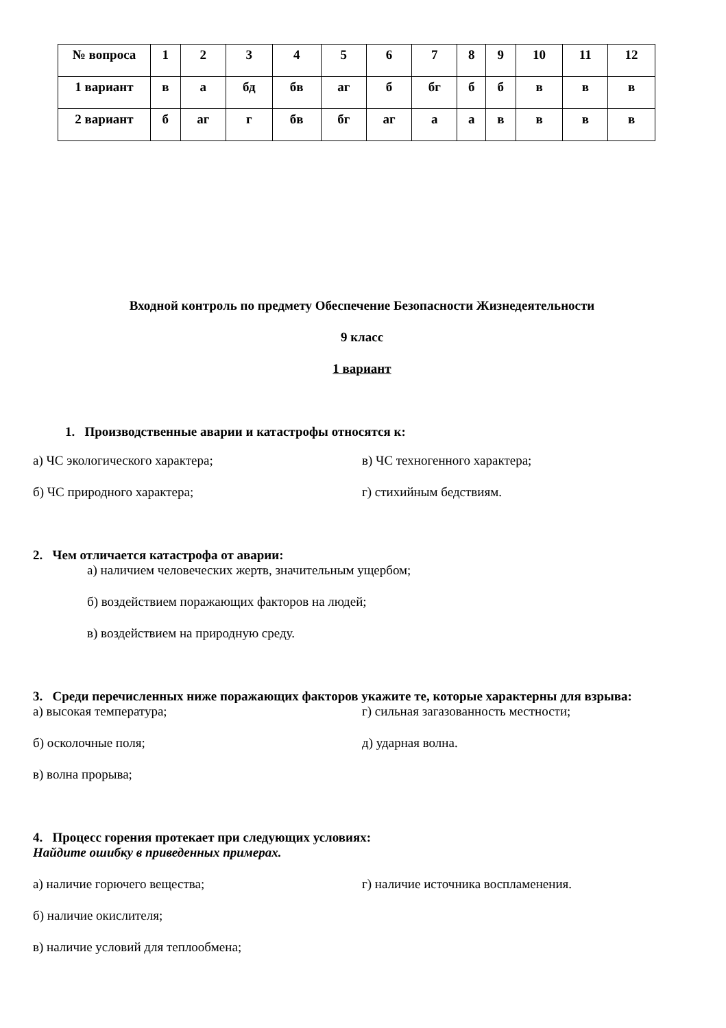| № вопроса | 1 | 2 | 3 | 4 | 5 | 6 | 7 | 8 | 9 | 10 | 11 | 12 |
| --- | --- | --- | --- | --- | --- | --- | --- | --- | --- | --- | --- | --- |
| 1 вариант | в | а | бд | бв | аг | б | бг | б | б | в | в | в |
| 2 вариант | б | аг | г | бв | бг | аг | а | а | в | в | в | в |
Входной контроль по предмету Обеспечение Безопасности Жизнедеятельности
9 класс
1 вариант
1. Производственные аварии и катастрофы относятся к:
а) ЧС экологического характера; в) ЧС техногенного характера;
б) ЧС природного характера; г) стихийным бедствиям.
2. Чем отличается катастрофа от аварии:
а) наличием человеческих жертв, значительным ущербом;
б) воздействием поражающих факторов на людей;
в) воздействием на природную среду.
3. Среди перечисленных ниже поражающих факторов укажите те, которые характерны для взрыва:
а) высокая температура; г) сильная загазованность местности;
б) осколочные поля; д) ударная волна.
в) волна прорыва;
4. Процесс горения протекает при следующих условиях:
Найдите ошибку в приведенных примерах.
а) наличие горючего вещества; г) наличие источника воспламенения.
б) наличие окислителя;
в) наличие условий для теплообмена;